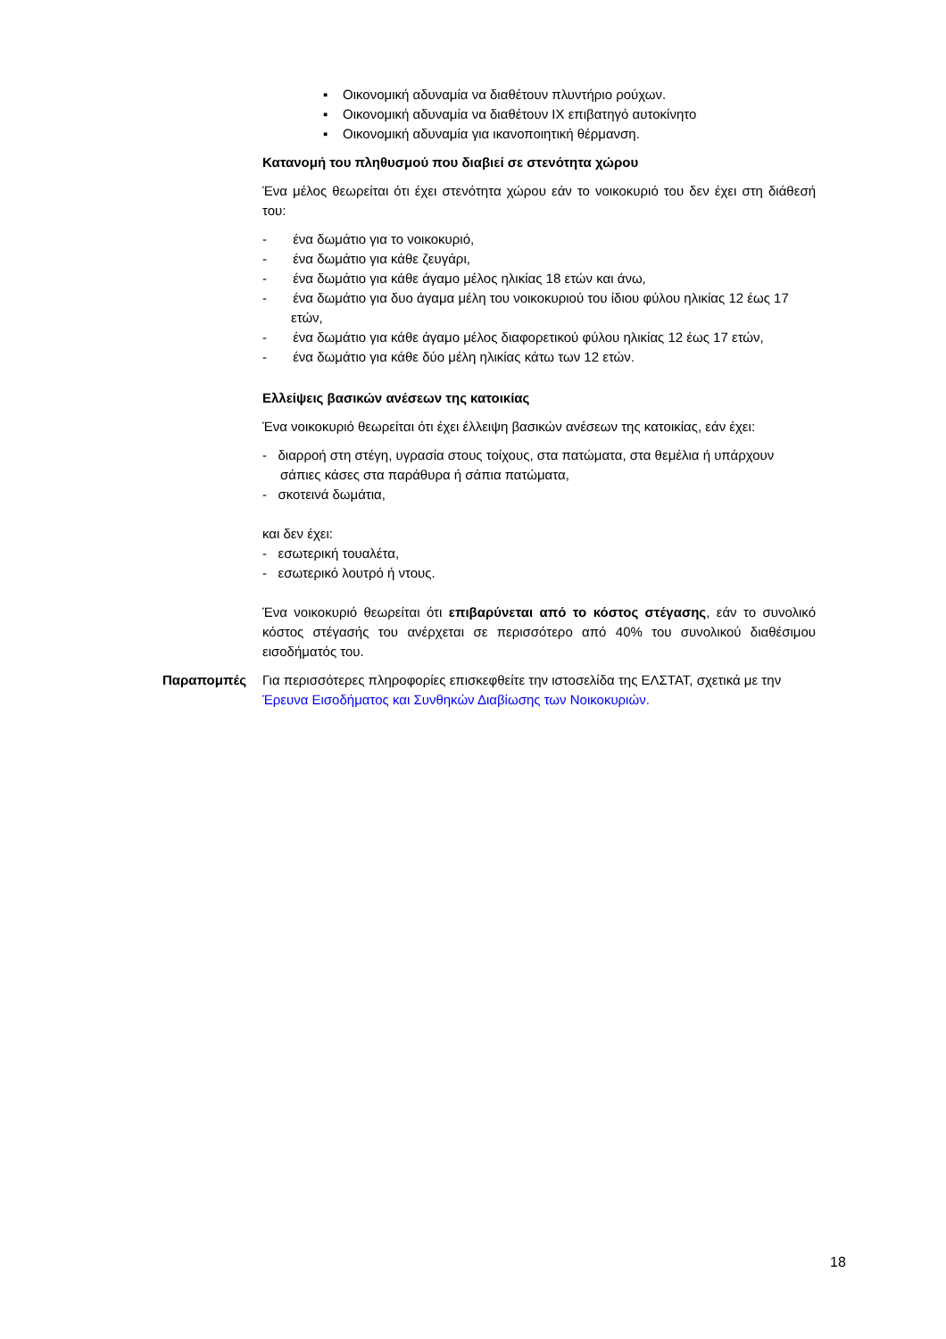▪ Οικονομική αδυναμία να διαθέτουν πλυντήριο ρούχων.
▪ Οικονομική αδυναμία να διαθέτουν ΙΧ επιβατηγό αυτοκίνητο
▪ Οικονομική αδυναμία για ικανοποιητική θέρμανση.
Κατανομή του πληθυσμού που διαβιεί σε στενότητα χώρου
Ένα μέλος θεωρείται ότι έχει στενότητα χώρου εάν το νοικοκυριό του δεν έχει στη διάθεσή του:
- ένα δωμάτιο για το νοικοκυριό,
- ένα δωμάτιο για κάθε ζευγάρι,
- ένα δωμάτιο για κάθε άγαμο μέλος ηλικίας 18 ετών και άνω,
- ένα δωμάτιο για δυο άγαμα μέλη του νοικοκυριού του ίδιου φύλου ηλικίας 12 έως 17 ετών,
- ένα δωμάτιο για κάθε άγαμο μέλος διαφορετικού φύλου ηλικίας 12 έως 17 ετών,
- ένα δωμάτιο για κάθε δύο μέλη ηλικίας κάτω των 12 ετών.
Ελλείψεις βασικών ανέσεων της κατοικίας
Ένα νοικοκυριό θεωρείται ότι έχει έλλειψη βασικών ανέσεων της κατοικίας, εάν έχει:
- διαρροή στη στέγη, υγρασία στους τοίχους, στα πατώματα, στα θεμέλια ή υπάρχουν σάπιες κάσες στα παράθυρα ή σάπια πατώματα,
- σκοτεινά δωμάτια,
και δεν έχει:
- εσωτερική τουαλέτα,
- εσωτερικό λουτρό ή ντους.
Ένα νοικοκυριό θεωρείται ότι επιβαρύνεται από το κόστος στέγασης, εάν το συνολικό κόστος στέγασής του ανέρχεται σε περισσότερο από 40% του συνολικού διαθέσιμου εισοδήματός του.
Παραπομπές Για περισσότερες πληροφορίες επισκεφθείτε την ιστοσελίδα της ΕΛΣΤΑΤ, σχετικά με την Έρευνα Εισοδήματος και Συνθηκών Διαβίωσης των Νοικοκυριών.
18